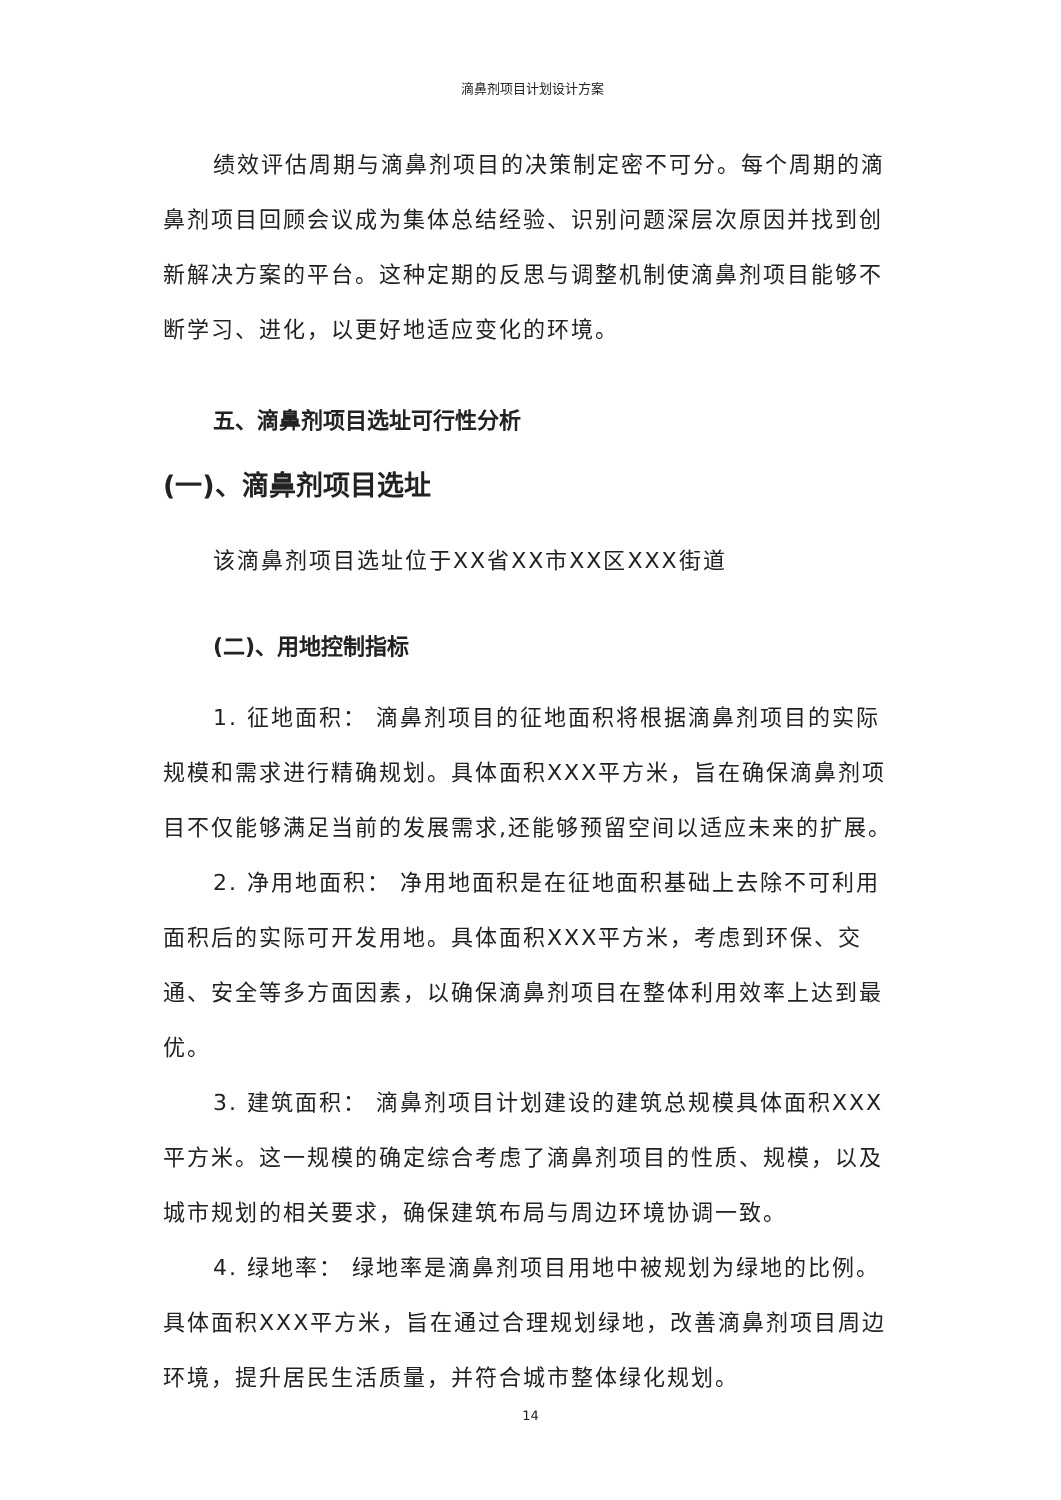滴鼻剂项目计划设计方案
绩效评估周期与滴鼻剂项目的决策制定密不可分。每个周期的滴鼻剂项目回顾会议成为集体总结经验、识别问题深层次原因并找到创新解决方案的平台。这种定期的反思与调整机制使滴鼻剂项目能够不断学习、进化，以更好地适应变化的环境。
五、滴鼻剂项目选址可行性分析
(一)、滴鼻剂项目选址
该滴鼻剂项目选址位于XX省XX市XX区XXX街道
(二)、用地控制指标
1. 征地面积： 滴鼻剂项目的征地面积将根据滴鼻剂项目的实际规模和需求进行精确规划。具体面积XXX平方米，旨在确保滴鼻剂项目不仅能够满足当前的发展需求,还能够预留空间以适应未来的扩展。
2. 净用地面积： 净用地面积是在征地面积基础上去除不可利用面积后的实际可开发用地。具体面积XXX平方米，考虑到环保、交通、安全等多方面因素，以确保滴鼻剂项目在整体利用效率上达到最优。
3. 建筑面积： 滴鼻剂项目计划建设的建筑总规模具体面积XXX平方米。这一规模的确定综合考虑了滴鼻剂项目的性质、规模，以及城市规划的相关要求，确保建筑布局与周边环境协调一致。
4. 绿地率： 绿地率是滴鼻剂项目用地中被规划为绿地的比例。具体面积XXX平方米，旨在通过合理规划绿地，改善滴鼻剂项目周边环境，提升居民生活质量，并符合城市整体绿化规划。
14